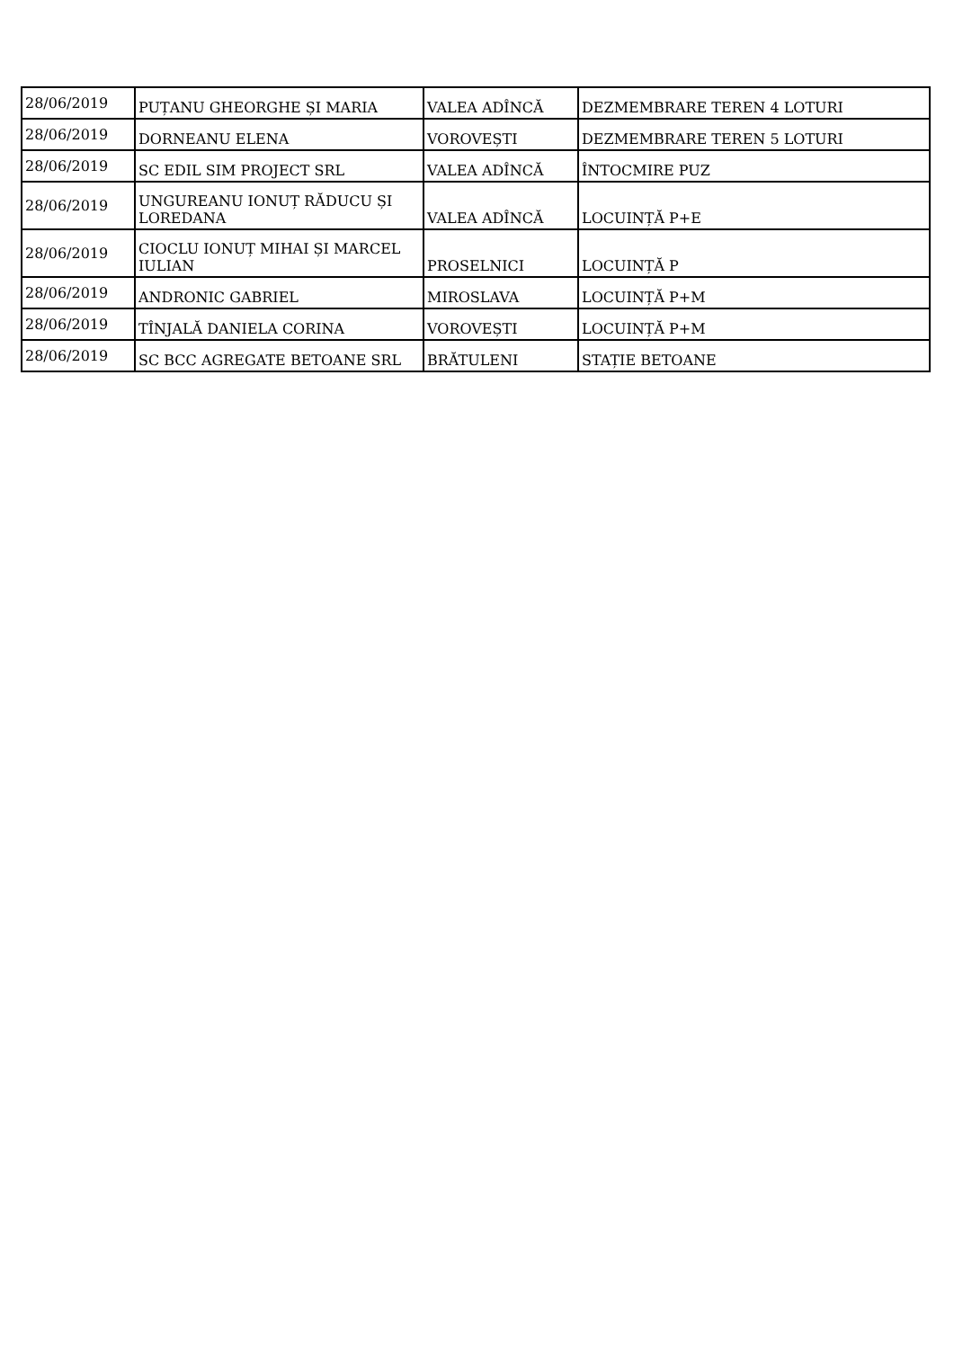| 28/06/2019 | PUȚANU GHEORGHE ȘI MARIA | VALEA ADÎNCĂ | DEZMEMBRARE TEREN 4 LOTURI |
| 28/06/2019 | DORNEANU ELENA | VOROVEȘTI | DEZMEMBRARE TEREN 5 LOTURI |
| 28/06/2019 | SC EDIL SIM PROJECT SRL | VALEA ADÎNCĂ | ÎNTOCMIRE PUZ |
| 28/06/2019 | UNGUREANU IONUȚ RĂDUCU ȘI LOREDANA | VALEA ADÎNCĂ | LOCUINȚĂ P+E |
| 28/06/2019 | CIOCLU IONUȚ MIHAI ȘI MARCEL IULIAN | PROSELNICI | LOCUINȚĂ P |
| 28/06/2019 | ANDRONIC GABRIEL | MIROSLAVA | LOCUINȚĂ P+M |
| 28/06/2019 | TÎNJALĂ DANIELA CORINA | VOROVEȘTI | LOCUINȚĂ P+M |
| 28/06/2019 | SC BCC AGREGATE BETOANE SRL | BRĂTULENI | STAȚIE BETOANE |